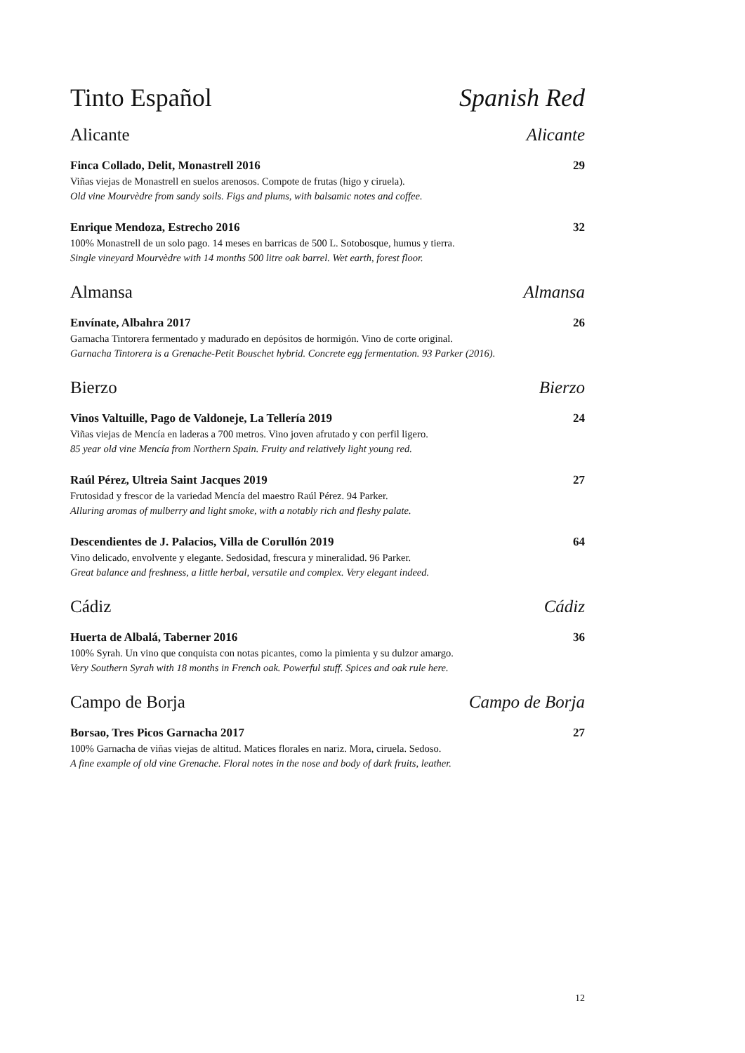Tinto Español Spanish Red
Alicante Alicante
Finca Collado, Delit, Monastrell 2016 29
Viñas viejas de Monastrell en suelos arenosos. Compote de frutas (higo y ciruela).
Old vine Mourvèdre from sandy soils. Figs and plums, with balsamic notes and coffee.
Enrique Mendoza, Estrecho 2016 32
100% Monastrell de un solo pago. 14 meses en barricas de 500 L. Sotobosque, humus y tierra.
Single vineyard Mourvèdre with 14 months 500 litre oak barrel. Wet earth, forest floor.
Almansa Almansa
Envínate, Albahra 2017 26
Garnacha Tintorera fermentado y madurado en depósitos de hormigón. Vino de corte original.
Garnacha Tintorera is a Grenache-Petit Bouschet hybrid. Concrete egg fermentation. 93 Parker (2016).
Bierzo Bierzo
Vinos Valtuille, Pago de Valdoneje, La Tellería 2019 24
Viñas viejas de Mencía en laderas a 700 metros. Vino joven afrutado y con perfil ligero.
85 year old vine Mencía from Northern Spain. Fruity and relatively light young red.
Raúl Pérez, Ultreia Saint Jacques 2019 27
Frutosidad y frescor de la variedad Mencía del maestro Raúl Pérez. 94 Parker.
Alluring aromas of mulberry and light smoke, with a notably rich and fleshy palate.
Descendientes de J. Palacios, Villa de Corullón 2019 64
Vino delicado, envolvente y elegante. Sedosidad, frescura y mineralidad. 96 Parker.
Great balance and freshness, a little herbal, versatile and complex. Very elegant indeed.
Cádiz Cádiz
Huerta de Albalá, Taberner 2016 36
100% Syrah. Un vino que conquista con notas picantes, como la pimienta y su dulzor amargo.
Very Southern Syrah with 18 months in French oak. Powerful stuff. Spices and oak rule here.
Campo de Borja Campo de Borja
Borsao, Tres Picos Garnacha 2017 27
100% Garnacha de viñas viejas de altitud. Matices florales en nariz. Mora, ciruela. Sedoso.
A fine example of old vine Grenache. Floral notes in the nose and body of dark fruits, leather.
12